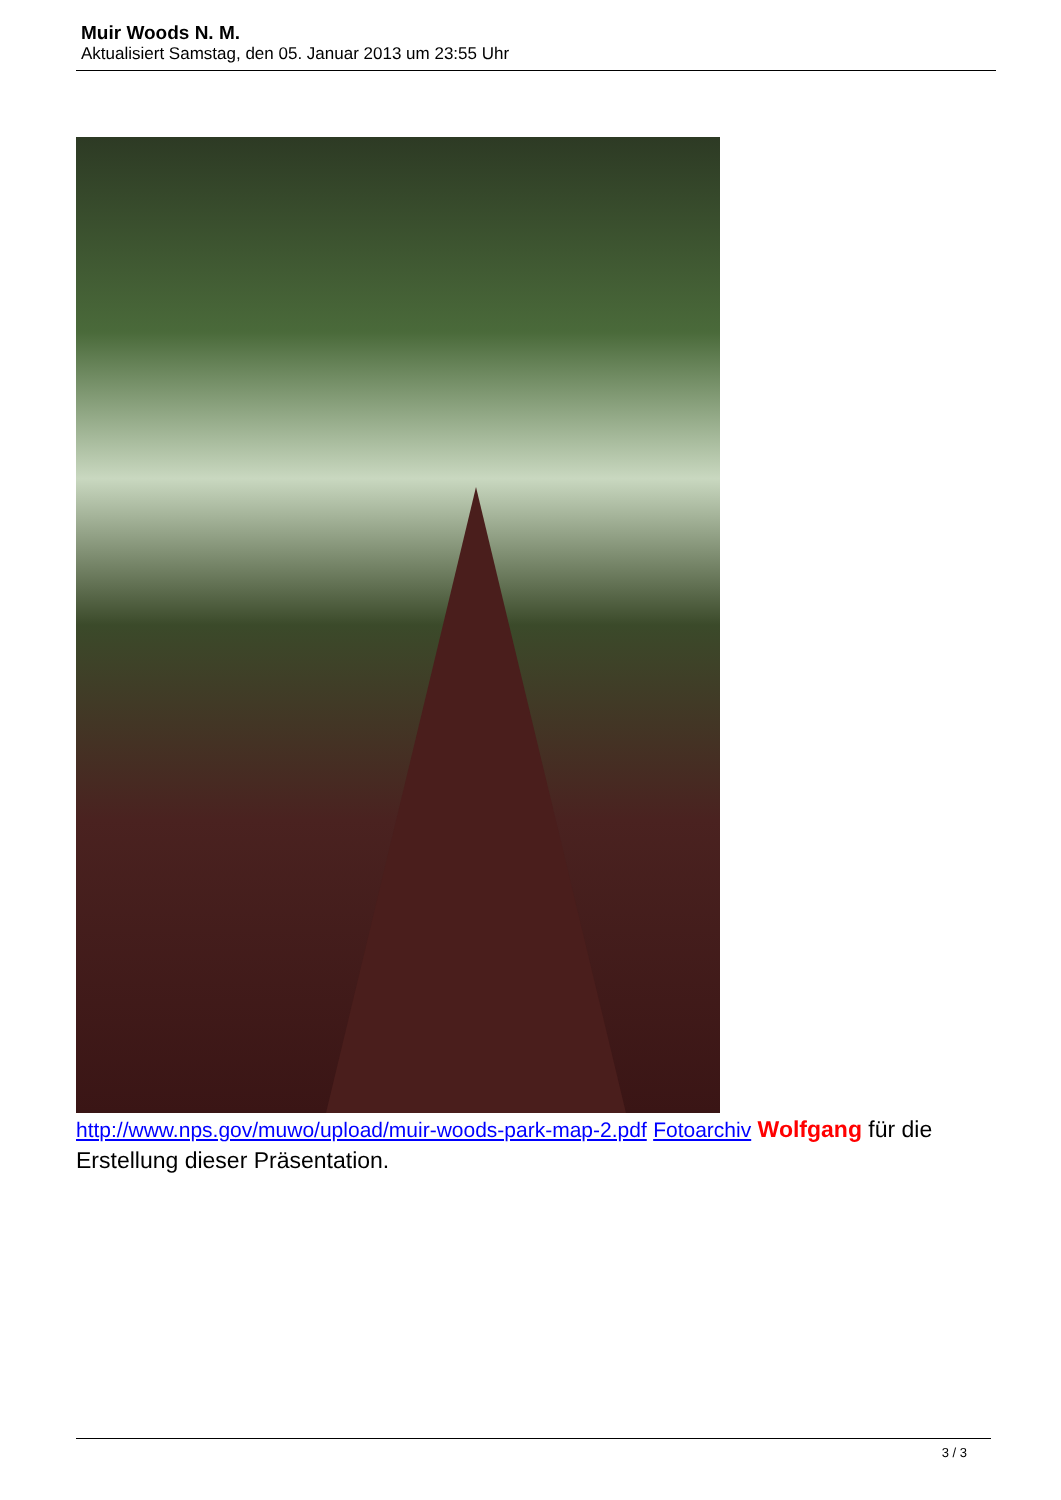Muir Woods N. M.
Aktualisiert Samstag, den 05. Januar 2013 um 23:55 Uhr
http://www.nps.gov/muwo/upload/muir-woods-park-map-2.pdf Fotoarchiv Wolfgang für die Erstellung dieser Präsentation.
3 / 3